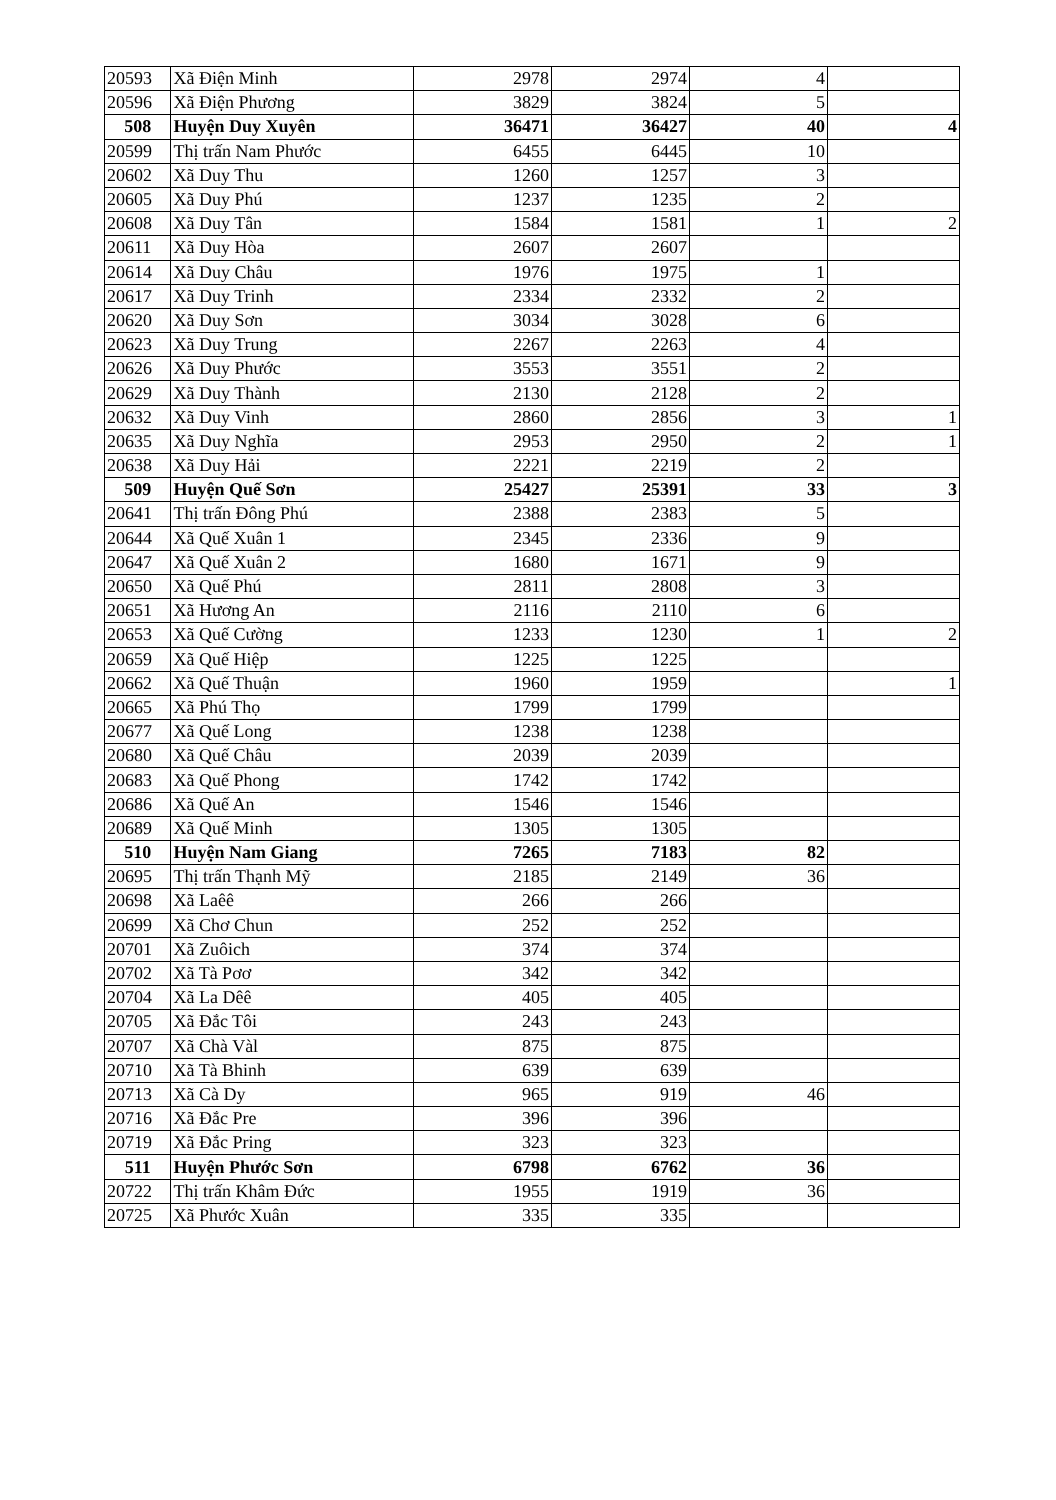| 20593 | Xã Điện Minh | 2978 | 2974 | 4 | |
| 20596 | Xã Điện Phương | 3829 | 3824 | 5 | |
| 508 | Huyện Duy Xuyên | 36471 | 36427 | 40 | 4 |
| 20599 | Thị trấn Nam Phước | 6455 | 6445 | 10 | |
| 20602 | Xã Duy Thu | 1260 | 1257 | 3 | |
| 20605 | Xã Duy Phú | 1237 | 1235 | 2 | |
| 20608 | Xã Duy Tân | 1584 | 1581 | 1 | 2 |
| 20611 | Xã Duy Hòa | 2607 | 2607 | | |
| 20614 | Xã Duy Châu | 1976 | 1975 | 1 | |
| 20617 | Xã Duy Trinh | 2334 | 2332 | 2 | |
| 20620 | Xã Duy Sơn | 3034 | 3028 | 6 | |
| 20623 | Xã Duy Trung | 2267 | 2263 | 4 | |
| 20626 | Xã Duy Phước | 3553 | 3551 | 2 | |
| 20629 | Xã Duy Thành | 2130 | 2128 | 2 | |
| 20632 | Xã Duy Vinh | 2860 | 2856 | 3 | 1 |
| 20635 | Xã Duy Nghĩa | 2953 | 2950 | 2 | 1 |
| 20638 | Xã Duy Hải | 2221 | 2219 | 2 | |
| 509 | Huyện Quế Sơn | 25427 | 25391 | 33 | 3 |
| 20641 | Thị trấn Đông Phú | 2388 | 2383 | 5 | |
| 20644 | Xã Quế Xuân 1 | 2345 | 2336 | 9 | |
| 20647 | Xã Quế Xuân 2 | 1680 | 1671 | 9 | |
| 20650 | Xã Quế Phú | 2811 | 2808 | 3 | |
| 20651 | Xã Hương An | 2116 | 2110 | 6 | |
| 20653 | Xã Quế Cường | 1233 | 1230 | 1 | 2 |
| 20659 | Xã Quế Hiệp | 1225 | 1225 | | |
| 20662 | Xã Quế Thuận | 1960 | 1959 | | 1 |
| 20665 | Xã Phú Thọ | 1799 | 1799 | | |
| 20677 | Xã Quế Long | 1238 | 1238 | | |
| 20680 | Xã Quế Châu | 2039 | 2039 | | |
| 20683 | Xã Quế Phong | 1742 | 1742 | | |
| 20686 | Xã Quế An | 1546 | 1546 | | |
| 20689 | Xã Quế Minh | 1305 | 1305 | | |
| 510 | Huyện Nam Giang | 7265 | 7183 | 82 | |
| 20695 | Thị trấn Thạnh Mỹ | 2185 | 2149 | 36 | |
| 20698 | Xã Laêê | 266 | 266 | | |
| 20699 | Xã Chơ Chun | 252 | 252 | | |
| 20701 | Xã Zuôich | 374 | 374 | | |
| 20702 | Xã Tà Pơơ | 342 | 342 | | |
| 20704 | Xã La Dêê | 405 | 405 | | |
| 20705 | Xã Đắc Tôi | 243 | 243 | | |
| 20707 | Xã Chà Vàl | 875 | 875 | | |
| 20710 | Xã Tà Bhinh | 639 | 639 | | |
| 20713 | Xã Cà Dy | 965 | 919 | 46 | |
| 20716 | Xã Đắc Pre | 396 | 396 | | |
| 20719 | Xã Đắc Pring | 323 | 323 | | |
| 511 | Huyện Phước Sơn | 6798 | 6762 | 36 | |
| 20722 | Thị trấn Khâm Đức | 1955 | 1919 | 36 | |
| 20725 | Xã Phước Xuân | 335 | 335 | | |